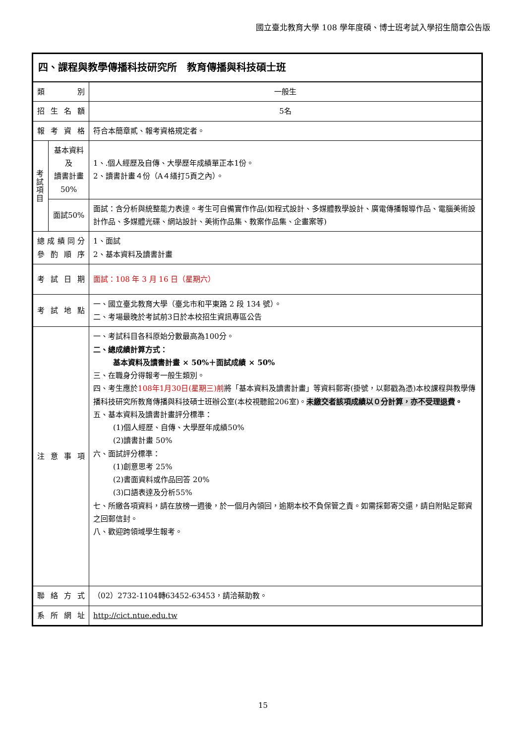國立臺北教育大學 108 學年度碩、博士班考試入學招生簡章公告版
| 四、課程與教學傳播科技研究所 教育傳播與科技碩士班 | | |
| 類 別 | | 一般生 |
| 招 生 名 額 | | 5名 |
| 報 考 資 格 | | 符合本簡章貳、報考資格規定者。 |
| 考 試 項 目 | 基本資料及 讀書計畫 50% | 1、.個人經歷及自傳、大學歷年成績單正本1份。 2、讀書計畫４份（A４繕打5頁之內）。 |
| | 面試50% | 面試：含分析與統整能力表達。考生可自備實作作品(如程式設計、多媒體教學設計、廣電傳播報導作品、電腦美術設計作品、多媒體光碟、網站設計、美術作品集、教案作品集、企畫案等) |
| 總 成 績 同 分 參 酌 順 序 | | 1、面試 2、基本資料及讀書計畫 |
| 考 試 日 期 | | 面試：108 年 3 月 16 日（星期六） |
| 考 試 地 點 | | 一、國立臺北教育大學（臺北市和平東路 2 段 134 號）。 二、考場最晚於考試前3日於本校招生資訊專區公告 |
| 注 意 事 項 | | 一、考試科目各科原始分數最高為100分。 二、總成績計算方式： 基本資料及讀書計畫 × 50%＋面試成績 × 50% 三、在職身分得報考一般生類別。 四、考生應於 108年1月30日(星期三)前 將「基本資料及讀書計畫」等資料郵寄(掛號，以郵戳為憑)本校課程與教學傳播科技研究所教育傳播與科技碩士班辦公室(本校視聽館206室)。 未繳交者該項成績以０分計算，亦不受理退費 。 五、基本資料及讀書計畫評分標準： (1)個人經歷、自傳、大學歷年成績50% (2)讀書計畫 50% 六、面試評分標準： (1)創意思考 25% (2)書面資料或作品回答 20% (3)口語表達及分析55% 七、所繳各項資料，請在放榜一週後，於一個月內領回，逾期本校不負保管之責。如需採郵寄交還，請自附貼足郵資之回郵信封。 八、歡迎跨領域學生報考。 |
| 聯 絡 方 式 | | （02）2732-1104轉63452-63453，請洽蔡助教。 |
| 系 所 網 址 | | http://cict.ntue.edu.tw |
15